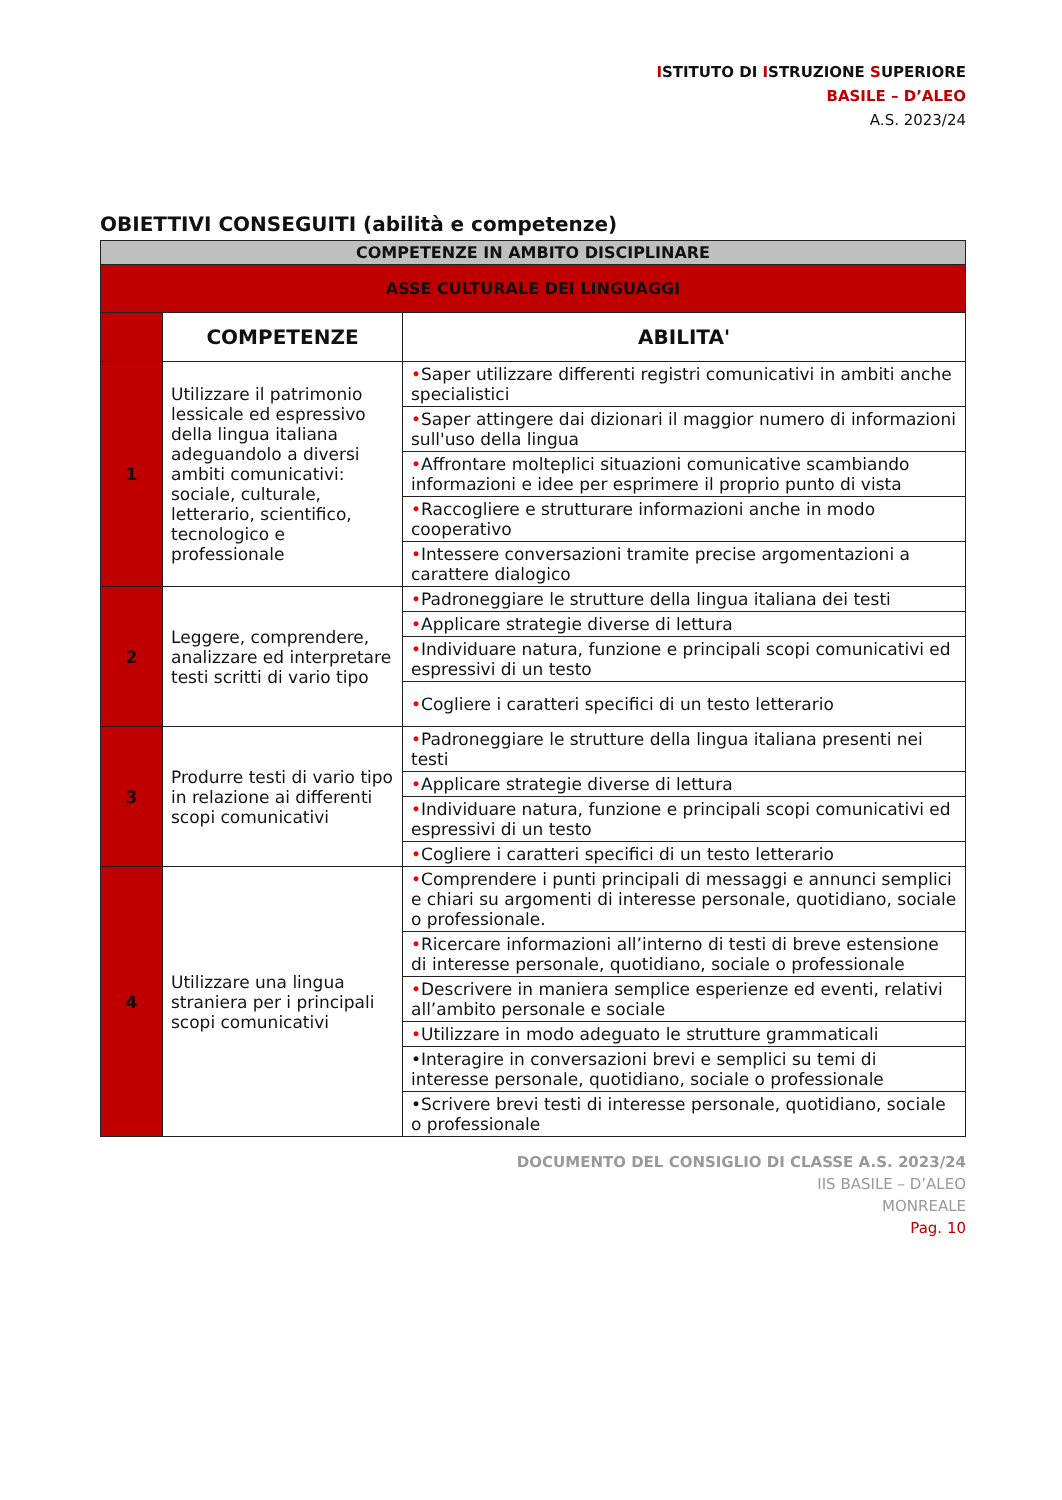ISTITUTO DI ISTRUZIONE SUPERIORE
BASILE – D’ALEO
A.S. 2023/24
OBIETTIVI CONSEGUITI (abilità e competenze)
| COMPETENZE IN AMBITO DISCIPLINARE | | |
| ASSE CULTURALE DEI LINGUAGGI | | |
| | COMPETENZE | ABILITA' |
| 1 | Utilizzare il patrimonio lessicale ed espressivo della lingua italiana adeguandolo a diversi ambiti comunicativi: sociale, culturale, letterario, scientifico, tecnologico e professionale | • Saper utilizzare differenti registri comunicativi in ambiti anche specialistici |
| | | • Saper attingere dai dizionari il maggior numero di informazioni sull'uso della lingua |
| | | • Affrontare molteplici situazioni comunicative scambiando informazioni e idee per esprimere il proprio punto di vista |
| | | • Raccogliere e strutturare informazioni anche in modo cooperativo |
| | | • Intessere conversazioni tramite precise argomentazioni a carattere dialogico |
| 2 | Leggere, comprendere, analizzare ed interpretare testi scritti di vario tipo | • Padroneggiare le strutture della lingua italiana dei testi |
| | | • Applicare strategie diverse di lettura |
| | | • Individuare natura, funzione e principali scopi comunicativi ed espressivi di un testo |
| | | • Cogliere i caratteri specifici di un testo letterario |
| 3 | Produrre testi di vario tipo in relazione ai differenti scopi comunicativi | • Padroneggiare le strutture della lingua italiana presenti nei testi |
| | | • Applicare strategie diverse di lettura |
| | | • Individuare natura, funzione e principali scopi comunicativi ed espressivi di un testo |
| | | • Cogliere i caratteri specifici di un testo letterario |
| 4 | Utilizzare una lingua straniera per i principali scopi comunicativi | • Comprendere i punti principali di messaggi e annunci semplici e chiari su argomenti di interesse personale, quotidiano, sociale o professionale. |
| | | • Ricercare informazioni all’interno di testi di breve estensione di interesse personale, quotidiano, sociale o professionale |
| | | • Descrivere in maniera semplice esperienze ed eventi, relativi all’ambito personale e sociale |
| | | • Utilizzare in modo adeguato le strutture grammaticali |
| | | •Interagire in conversazioni brevi e semplici su temi di interesse personale, quotidiano, sociale o professionale |
| | | •Scrivere brevi testi di interesse personale, quotidiano, sociale o professionale |
DOCUMENTO DEL CONSIGLIO DI CLASSE A.S. 2023/24
IIS BASILE – D’ALEO
MONREALE
Pag. 10